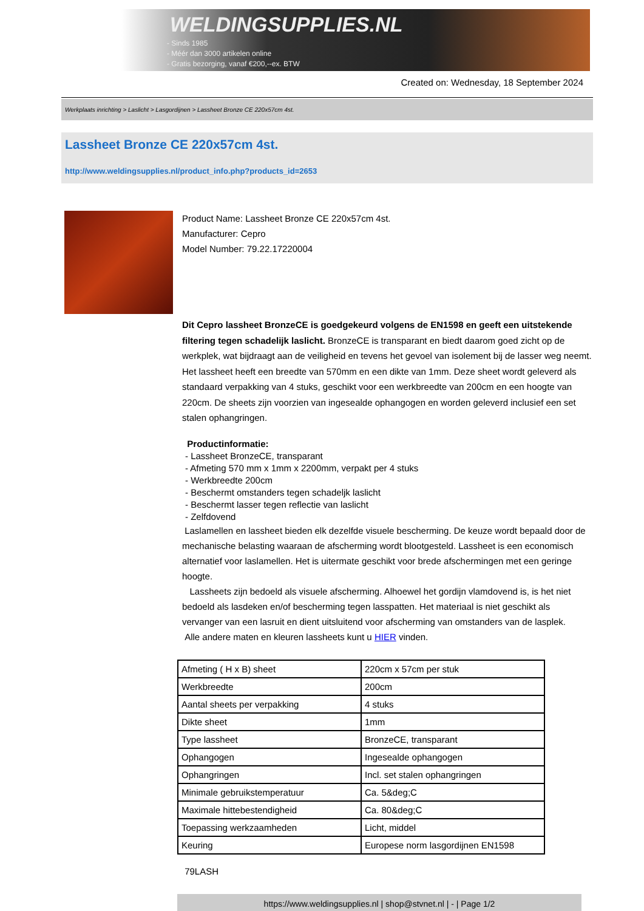WELDINGSUPPLIES.NL
- Sinds 1985
- Méér dan 3000 artikelen online
- Gratis bezorging, vanaf €200,--ex. BTW
Created on: Wednesday, 18 September 2024
Werkplaats inrichting > Laslicht > Lasgordijnen > Lassheet Bronze CE 220x57cm 4st.
Lassheet Bronze CE 220x57cm 4st.
http://www.weldingsupplies.nl/product_info.php?products_id=2653
Product Name: Lassheet Bronze CE 220x57cm 4st.
Manufacturer: Cepro
Model Number: 79.22.17220004
Dit Cepro lassheet BronzeCE is goedgekeurd volgens de EN1598 en geeft een uitstekende filtering tegen schadelijk laslicht. BronzeCE is transparant en biedt daarom goed zicht op de werkplek, wat bijdraagt aan de veiligheid en tevens het gevoel van isolement bij de lasser weg neemt. Het lassheet heeft een breedte van 570mm en een dikte van 1mm. Deze sheet wordt geleverd als standaard verpakking van 4 stuks, geschikt voor een werkbreedte van 200cm en een hoogte van 220cm. De sheets zijn voorzien van ingesealde ophangogen en worden geleverd inclusief een set stalen ophangringen.
Productinformatie:
- Lassheet BronzeCE, transparant
- Afmeting 570 mm x 1mm x 2200mm, verpakt per 4 stuks
- Werkbreedte 200cm
- Beschermt omstanders tegen schadeljk laslicht
- Beschermt lasser tegen reflectie van laslicht
- Zelfdovend
Laslamellen en lassheet bieden elk dezelfde visuele bescherming. De keuze wordt bepaald door de mechanische belasting waaraan de afscherming wordt blootgesteld. Lassheet is een economisch alternatief voor laslamellen. Het is uitermate geschikt voor brede afschermingen met een geringe hoogte.
Lassheets zijn bedoeld als visuele afscherming. Alhoewel het gordijn vlamdovend is, is het niet bedoeld als lasdeken en/of bescherming tegen lasspatten. Het materiaal is niet geschikt als vervanger van een lasruit en dient uitsluitend voor afscherming van omstanders van de lasplek.
Alle andere maten en kleuren lassheets kunt u HIER vinden.
| Afmeting ( H x B) sheet | 220cm x 57cm per stuk |
| Werkbreedte | 200cm |
| Aantal sheets per verpakking | 4 stuks |
| Dikte sheet | 1mm |
| Type lassheet | BronzeCE, transparant |
| Ophangogen | Ingesealde ophangogen |
| Ophangringen | Incl. set stalen ophangringen |
| Minimale gebruikstemperatuur | Ca. 5&deg;C |
| Maximale hittebestendigheid | Ca. 80&deg;C |
| Toepassing werkzaamheden | Licht, middel |
| Keuring | Europese norm lasgordijnen EN1598 |
79LASH
https://www.weldingsupplies.nl | shop@stvnet.nl | - | Page 1/2